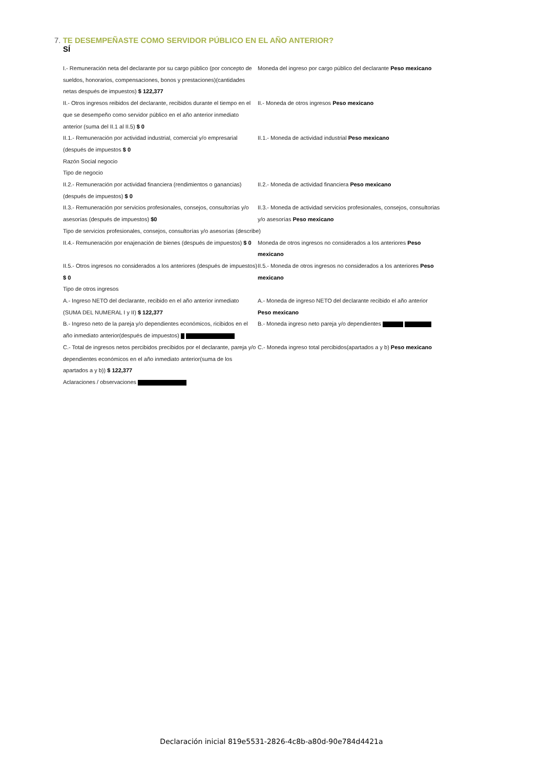7. TE DESEMPEÑASTE COMO SERVIDOR PÚBLICO EN EL AÑO ANTERIOR?
SÍ
I.- Remuneración neta del declarante por su cargo público (por concepto de sueldos, honorarios, compensaciones, bonos y prestaciones)(cantidades netas después de impuestos) $ 122,377
Moneda del ingreso por cargo público del declarante Peso mexicano
II.- Otros ingresos reibidos del declarante, recibidos durante el tiempo en el que se desempeño como servidor público en el año anterior inmediato anterior (suma del II.1 al II.5) $ 0
II.- Moneda de otros ingresos Peso mexicano
II.1.- Remuneración por actividad industrial, comercial y/o empresarial (después de impuestos $ 0
Razón Social negocio
Tipo de negocio
II.1.- Moneda de actividad industrial Peso mexicano
II.2.- Remuneración por actividad financiera (rendimientos o ganancias) (después de impuestos) $ 0
II.2.- Moneda de actividad financiera Peso mexicano
II.3.- Remuneración por servicios profesionales, consejos, consultorías y/o asesorías (después de impuestos) $0
II.3.- Moneda de actividad servicios profesionales, consejos, consultorias y/o asesorías Peso mexicano
Tipo de servicios profesionales, consejos, consultorías y/o asesorías (describe)
II.4.- Remuneración por enajenación de bienes (después de impuestos) $ 0
Moneda de otros ingresos no considerados a los anteriores Peso mexicano
II.5.- Otros ingresos no considerados a los anteriores (después de impuestos) $ 0
Tipo de otros ingresos
II.5.- Moneda de otros ingresos no considerados a los anteriores Peso mexicano
A.- Ingreso NETO del declarante, recibido en el año anterior inmediato (SUMA DEL NUMERAL I y II) $ 122,377
A.- Moneda de ingreso NETO del declarante recibido el año anterior Peso mexicano
B.- Ingreso neto de la pareja y/o dependientes económicos, ricibidos en el año inmediato anterior(después de impuestos)
B.- Moneda ingreso neto pareja y/o dependientes
C.- Total de ingresos netos percibidos precibidos por el declarante, pareja y/o dependientes económicos en el año inmediato anterior(suma de los apartados a y b)) $ 122,377
C.- Moneda ingreso total percibidos(apartados a y b) Peso mexicano
Aclaraciones / observaciones
Declaración inicial 819e5531-2826-4c8b-a80d-90e784d4421a